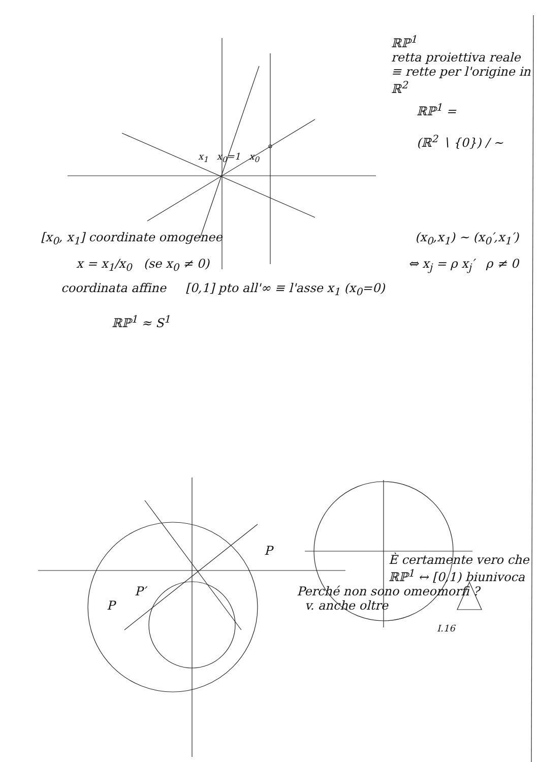ℝℙ<sup>1</sup>
retta proiettiva reale
≡ rette per l'origine in ℝ<sup>2</sup>
ℝℙ<sup>1</sup> =
(ℝ<sup>2</sup> ∖ {0}) / ∼
x<sub>1</sub> x<sub>0</sub>=1 x<sub>0</sub>
[x<sub>0</sub>, x<sub>1</sub>] coordinate omogenee (x<sub>0</sub>,x<sub>1</sub>) ∼ (x<sub>0</sub>′,x<sub>1</sub>′)
x = x<sub>1</sub>/x<sub>0</sub> (se x<sub>0</sub> ≠ 0) ⇔ x<sub>j</sub> = ρ x<sub>j</sub>′ ρ ≠ 0
coordinata affine [0,1] pto all'∞ ≡ l'asse x<sub>1</sub> (x<sub>0</sub>=0)
ℝℙ<sup>1</sup> ≈ S<sup>1</sup>
P
È certamente vero che ℝℙ<sup>1</sup> ↔ [0,1) biunivoca
P′ Perché non sono omeomorfi ?
P v. anche oltre
I.16